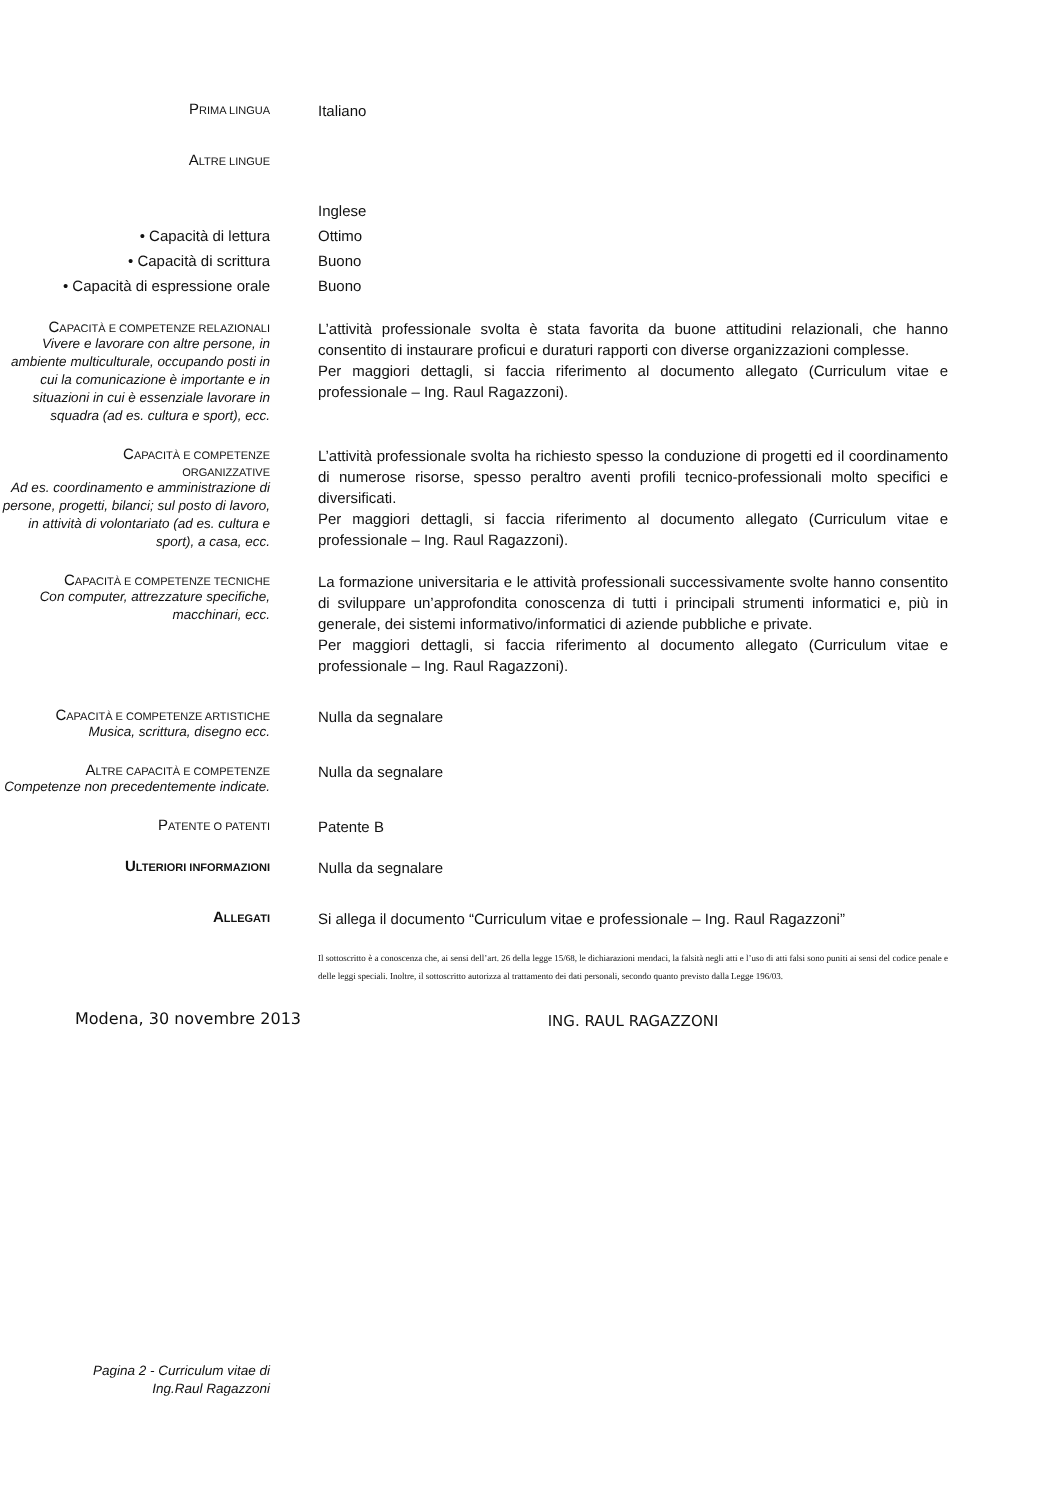PRIMA LINGUA
Italiano
ALTRE LINGUE
• Capacità di lettura
• Capacità di scrittura
• Capacità di espressione orale
Inglese
Ottimo
Buono
Buono
CAPACITÀ E COMPETENZE RELAZIONALI
Vivere e lavorare con altre persone, in ambiente multiculturale, occupando posti in cui la comunicazione è importante e in situazioni in cui è essenziale lavorare in squadra (ad es. cultura e sport), ecc.
L’attività professionale svolta è stata favorita da buone attitudini relazionali, che hanno consentito di instaurare proficui e duraturi rapporti con diverse organizzazioni complesse.
Per maggiori dettagli, si faccia riferimento al documento allegato (Curriculum vitae e professionale – Ing. Raul Ragazzoni).
CAPACITÀ E COMPETENZE
ORGANIZZATIVE
Ad es. coordinamento e amministrazione di persone, progetti, bilanci; sul posto di lavoro, in attività di volontariato (ad es. cultura e sport), a casa, ecc.
L’attività professionale svolta ha richiesto spesso la conduzione di progetti ed il coordinamento di numerose risorse, spesso peraltro aventi profili tecnico-professionali molto specifici e diversificati.
Per maggiori dettagli, si faccia riferimento al documento allegato (Curriculum vitae e professionale – Ing. Raul Ragazzoni).
CAPACITÀ E COMPETENZE TECNICHE
Con computer, attrezzature specifiche, macchinari, ecc.
La formazione universitaria e le attività professionali successivamente svolte hanno consentito di sviluppare un’approfondita conoscenza di tutti i principali strumenti informatici e, più in generale, dei sistemi informativo/informatici di aziende pubbliche e private.
Per maggiori dettagli, si faccia riferimento al documento allegato (Curriculum vitae e professionale – Ing. Raul Ragazzoni).
CAPACITÀ E COMPETENZE ARTISTICHE
Musica, scrittura, disegno ecc.
Nulla da segnalare
ALTRE CAPACITÀ E COMPETENZE
Competenze non precedentemente indicate.
Nulla da segnalare
PATENTE O PATENTI
Patente B
ULTERIORI INFORMAZIONI
Nulla da segnalare
ALLEGATI
Si allega il documento “Curriculum vitae e professionale – Ing. Raul Ragazzoni”
Modena, 30 novembre 2013
Il sottoscritto è a conoscenza che, ai sensi dell’art. 26 della legge 15/68, le dichiarazioni mendaci, la falsità negli atti e l’uso di atti falsi sono puniti ai sensi del codice penale e delle leggi speciali. Inoltre, il sottoscritto autorizza al trattamento dei dati personali, secondo quanto previsto dalla Legge 196/03.
ING. RAUL RAGAZZONI
Pagina 2 - Curriculum vitae di
Ing.Raul Ragazzoni